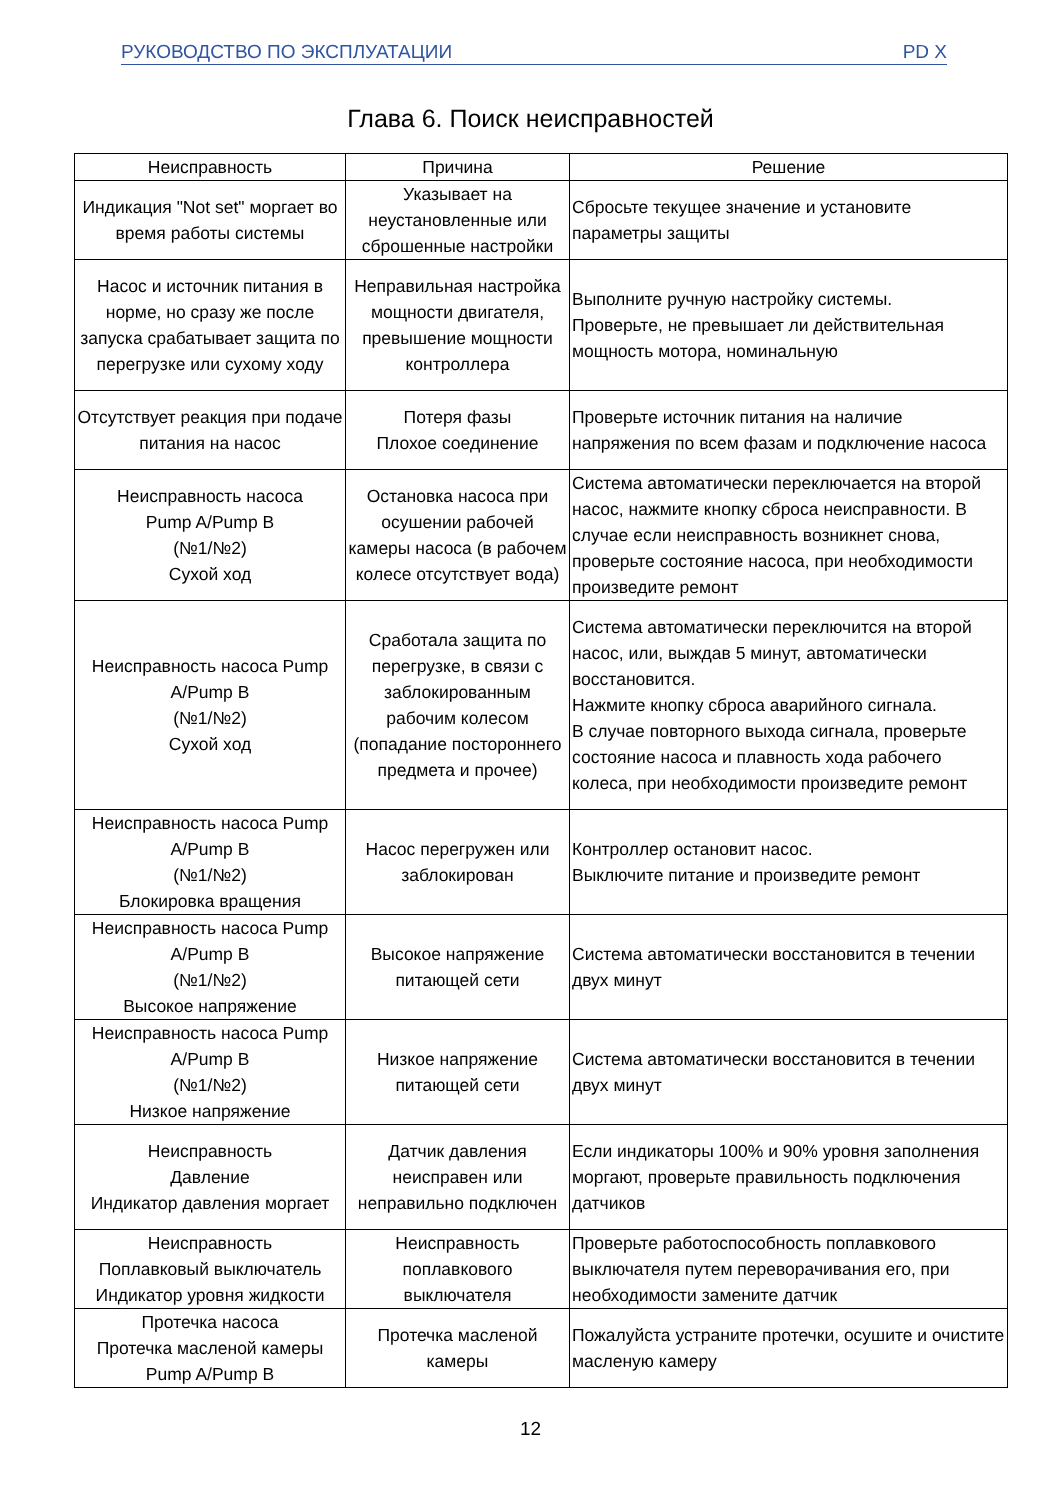РУКОВОДСТВО ПО ЭКСПЛУАТАЦИИ PD X
Глава 6. Поиск неисправностей
| Неисправность | Причина | Решение |
| --- | --- | --- |
| Индикация "Not set" моргает во время работы системы | Указывает на неустановленные или сброшенные настройки | Сбросьте текущее значение и установите параметры защиты |
| Насос и источник питания в норме, но сразу же после запуска срабатывает защита по перегрузке или сухому ходу | Неправильная настройка мощности двигателя, превышение мощности контроллера | Выполните ручную настройку системы. Проверьте, не превышает ли действительная мощность мотора, номинальную |
| Отсутствует реакция при подаче питания на насос | Потеря фазы Плохое соединение | Проверьте источник питания на наличие напряжения по всем фазам и подключение насоса |
| Неисправность насоса Pump A/Pump B (№1/№2) Сухой ход | Остановка насоса при осушении рабочей камеры насоса (в рабочем колесе отсутствует вода) | Система автоматически переключается на второй насос, нажмите кнопку сброса неисправности. В случае если неисправность возникнет снова, проверьте состояние насоса, при необходимости произведите ремонт |
| Неисправность насоса Pump A/Pump B (№1/№2) Сухой ход | Сработала защита по перегрузке, в связи с заблокированным рабочим колесом (попадание постороннего предмета и прочее) | Система автоматически переключится на второй насос, или, выждав 5 минут, автоматически восстановится. Нажмите кнопку сброса аварийного сигнала. В случае повторного выхода сигнала, проверьте состояние насоса и плавность хода рабочего колеса, при необходимости произведите ремонт |
| Неисправность насоса Pump A/Pump B (№1/№2) Блокировка вращения | Насос перегружен или заблокирован | Контроллер остановит насос. Выключите питание и произведите ремонт |
| Неисправность насоса Pump A/Pump B (№1/№2) Высокое напряжение | Высокое напряжение питающей сети | Система автоматически восстановится в течении двух минут |
| Неисправность насоса Pump A/Pump B (№1/№2) Низкое напряжение | Низкое напряжение питающей сети | Система автоматически восстановится в течении двух минут |
| Неисправность Давление Индикатор давления моргает | Датчик давления неисправен или неправильно подключен | Если индикаторы 100% и 90% уровня заполнения моргают, проверьте правильность подключения датчиков |
| Неисправность Поплавковый выключатель Индикатор уровня жидкости | Неисправность поплавкового выключателя | Проверьте работоспособность поплавкового выключателя путем переворачивания его, при необходимости замените датчик |
| Протечка насоса Протечка масленой камеры Pump A/Pump B | Протечка масленой камеры | Пожалуйста устраните протечки, осушите и очистите масленую камеру |
12